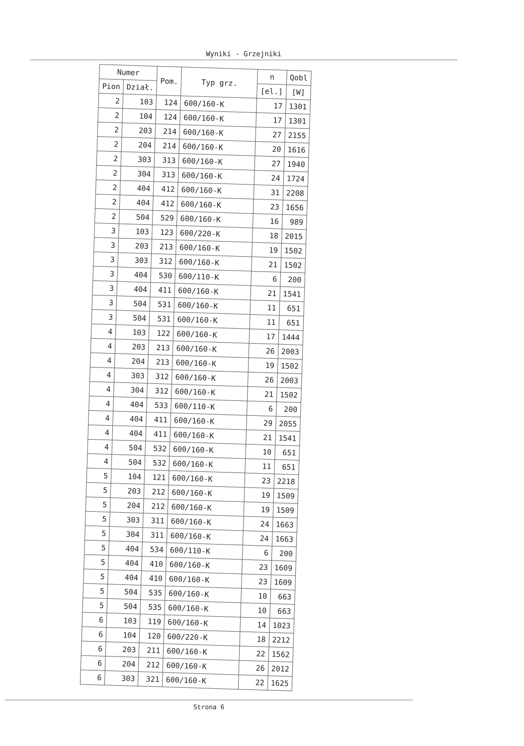Wyniki - Grzejniki
| Numer | | Pom. | Typ grz. | n | Qobl |
| --- | --- | --- | --- | --- | --- |
| Pion | Dział. | | | [el.] | [W] |
| 2 | 103 | 124 | 600/160-K | 17 | 1301 |
| 2 | 104 | 124 | 600/160-K | 17 | 1301 |
| 2 | 203 | 214 | 600/160-K | 27 | 2155 |
| 2 | 204 | 214 | 600/160-K | 20 | 1616 |
| 2 | 303 | 313 | 600/160-K | 27 | 1940 |
| 2 | 304 | 313 | 600/160-K | 24 | 1724 |
| 2 | 404 | 412 | 600/160-K | 31 | 2208 |
| 2 | 404 | 412 | 600/160-K | 23 | 1656 |
| 2 | 504 | 529 | 600/160-K | 16 | 989 |
| 3 | 103 | 123 | 600/220-K | 18 | 2015 |
| 3 | 203 | 213 | 600/160-K | 19 | 1502 |
| 3 | 303 | 312 | 600/160-K | 21 | 1502 |
| 3 | 404 | 530 | 600/110-K | 6 | 200 |
| 3 | 404 | 411 | 600/160-K | 21 | 1541 |
| 3 | 504 | 531 | 600/160-K | 11 | 651 |
| 3 | 504 | 531 | 600/160-K | 11 | 651 |
| 4 | 103 | 122 | 600/160-K | 17 | 1444 |
| 4 | 203 | 213 | 600/160-K | 26 | 2003 |
| 4 | 204 | 213 | 600/160-K | 19 | 1502 |
| 4 | 303 | 312 | 600/160-K | 26 | 2003 |
| 4 | 304 | 312 | 600/160-K | 21 | 1502 |
| 4 | 404 | 533 | 600/110-K | 6 | 200 |
| 4 | 404 | 411 | 600/160-K | 29 | 2055 |
| 4 | 404 | 411 | 600/160-K | 21 | 1541 |
| 4 | 504 | 532 | 600/160-K | 10 | 651 |
| 4 | 504 | 532 | 600/160-K | 11 | 651 |
| 5 | 104 | 121 | 600/160-K | 23 | 2218 |
| 5 | 203 | 212 | 600/160-K | 19 | 1509 |
| 5 | 204 | 212 | 600/160-K | 19 | 1509 |
| 5 | 303 | 311 | 600/160-K | 24 | 1663 |
| 5 | 304 | 311 | 600/160-K | 24 | 1663 |
| 5 | 404 | 534 | 600/110-K | 6 | 200 |
| 5 | 404 | 410 | 600/160-K | 23 | 1609 |
| 5 | 404 | 410 | 600/160-K | 23 | 1609 |
| 5 | 504 | 535 | 600/160-K | 10 | 663 |
| 5 | 504 | 535 | 600/160-K | 10 | 663 |
| 6 | 103 | 119 | 600/160-K | 14 | 1023 |
| 6 | 104 | 120 | 600/220-K | 18 | 2212 |
| 6 | 203 | 211 | 600/160-K | 22 | 1562 |
| 6 | 204 | 212 | 600/160-K | 26 | 2012 |
| 6 | 303 | 321 | 600/160-K | 22 | 1625 |
Strona 6